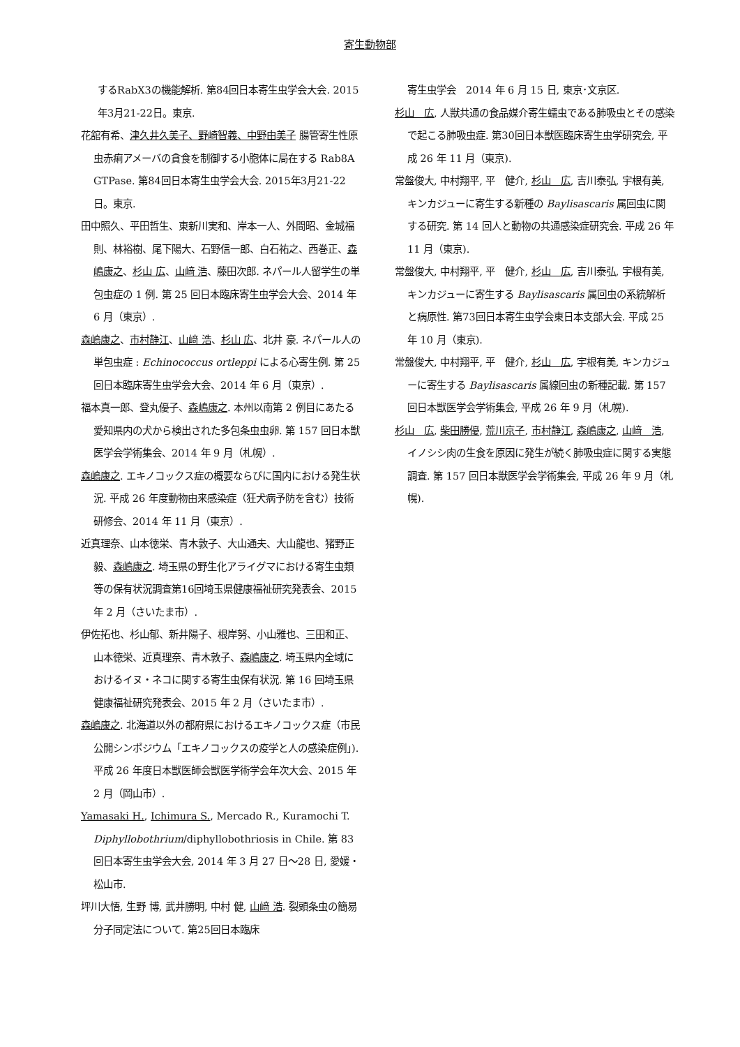寄生動物部
するRabX3の機能解析. 第84回日本寄生虫学会大会. 2015年3月21-22日。東京.
花舘有希、津久井久美子、野崎智義、中野由美子 腸管寄生性原虫赤痢アメーバの貪食を制御する小胞体に局在する Rab8A GTPase. 第84回日本寄生虫学会大会. 2015年3月21-22日。東京.
田中照久、平田哲生、東新川実和、岸本一人、外間昭、金城福則、林裕樹、尾下陽大、石野信一郎、白石祐之、西巻正、森嶋康之、杉山 広、山﨑 浩、藤田次郎. ネパール人留学生の単包虫症の 1 例. 第 25 回日本臨床寄生虫学会大会、2014 年 6 月（東京）.
森嶋康之、市村静江、山﨑 浩、杉山 広、北井 豪. ネパール人の単包虫症 : Echinococcus ortleppi による心寄生例. 第 25 回日本臨床寄生虫学会大会、2014 年 6 月（東京）.
福本真一郎、登丸優子、森嶋康之. 本州以南第 2 例目にあたる愛知県内の犬から検出された多包条虫虫卵. 第 157 回日本獣医学会学術集会、2014 年 9 月（札幌）.
森嶋康之. エキノコックス症の概要ならびに国内における発生状況. 平成 26 年度動物由来感染症（狂犬病予防を含む）技術研修会、2014 年 11 月（東京）.
近真理奈、山本徳栄、青木敦子、大山通夫、大山龍也、猪野正毅、森嶋康之. 埼玉県の野生化アライグマにおける寄生虫類等の保有状況調査第16回埼玉県健康福祉研究発表会、2015 年 2 月（さいたま市）.
伊佐拓也、杉山郁、新井陽子、根岸努、小山雅也、三田和正、山本徳栄、近真理奈、青木敦子、森嶋康之. 埼玉県内全域におけるイヌ・ネコに関する寄生虫保有状況. 第 16 回埼玉県健康福祉研究発表会、2015 年 2 月（さいたま市）.
森嶋康之. 北海道以外の都府県におけるエキノコックス症（市民公開シンポジウム「エキノコックスの疫学と人の感染症例」). 平成 26 年度日本獣医師会獣医学術学会年次大会、2015 年 2 月（岡山市）.
Yamasaki H., Ichimura S., Mercado R., Kuramochi T. Diphyllobothrium/diphyllobothriosis in Chile. 第 83 回日本寄生虫学会大会, 2014 年 3 月 27 日～28 日, 愛媛・松山市.
坪川大悟, 生野 博, 武井勝明, 中村 健, 山﨑 浩. 裂頭条虫の簡易分子同定法について. 第25回日本臨床
寄生虫学会　2014 年 6 月 15 日, 東京･文京区.
杉山　広, 人獣共通の食品媒介寄生蠕虫である肺吸虫とその感染で起こる肺吸虫症. 第30回日本獣医臨床寄生虫学研究会, 平成 26 年 11 月（東京).
常盤俊大, 中村翔平, 平　健介, 杉山　広, 吉川泰弘, 宇根有美, キンカジューに寄生する新種の Baylisascaris 属回虫に関する研究. 第 14 回人と動物の共通感染症研究会. 平成 26 年 11 月（東京).
常盤俊大, 中村翔平, 平　健介, 杉山　広, 吉川泰弘, 宇根有美, キンカジューに寄生する Baylisascaris 属回虫の系統解析と病原性. 第73回日本寄生虫学会東日本支部大会. 平成 25 年 10 月（東京).
常盤俊大, 中村翔平, 平　健介, 杉山　広, 宇根有美, キンカジューに寄生する Baylisascaris 属線回虫の新種記載. 第 157 回日本獣医学会学術集会, 平成 26 年 9 月（札幌).
杉山　広, 柴田勝優, 荒川京子, 市村静江, 森嶋康之, 山﨑　浩, イノシシ肉の生食を原因に発生が続く肺吸虫症に関する実態調査. 第 157 回日本獣医学会学術集会, 平成 26 年 9 月（札幌).